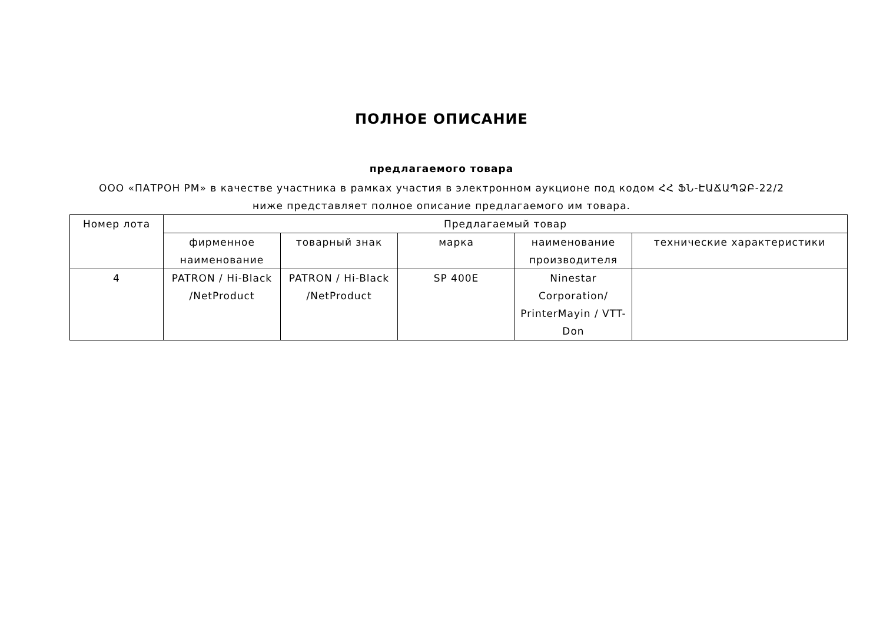ПОЛНОЕ ОПИСАНИЕ
предлагаемого товара
ООО «ПАТРОН РМ» в качестве участника в рамках участия в электронном аукционе под кодом ՀՀ ՖՆ-ԷԱՃԱՊՁԲ-22/2 ниже представляет полное описание предлагаемого им товара.
| Номер лота | Предлагаемый товар | | | | |
| --- | --- | --- | --- | --- | --- |
| | фирменное наименование | товарный знак | марка | наименование производителя | технические характеристики |
| 4 | PATRON / Hi-Black /NetProduct | PATRON / Hi-Black /NetProduct | SP 400E | Ninestar Corporation/ PrinterMayin / VTT-Don | |